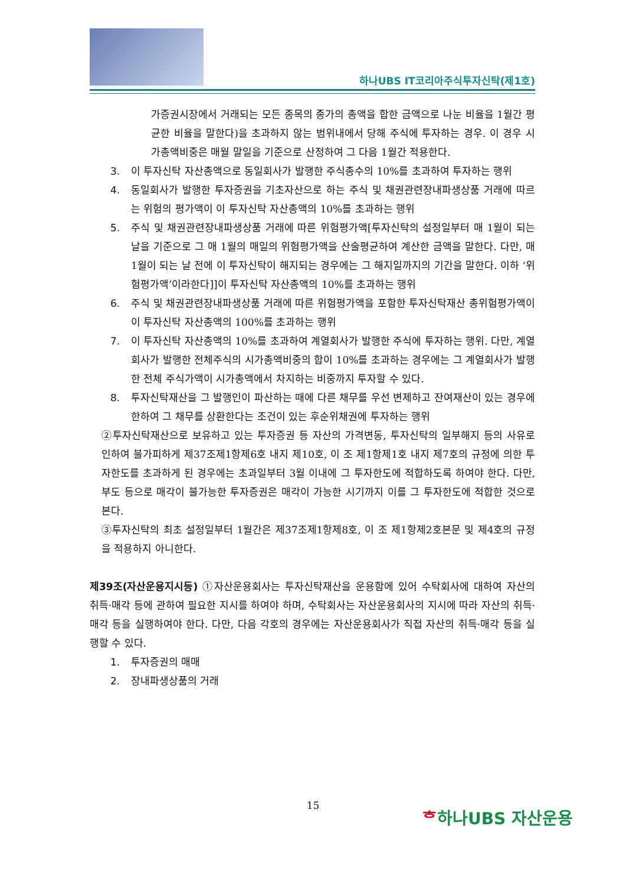하나UBS IT코리아주식투자신탁(제1호)
가증권시장에서 거래되는 모든 종목의 종가의 총액을 합한 금액으로 나눈 비율을 1월간 평균한 비율을 말한다)을 초과하지 않는 범위내에서 당해 주식에 투자하는 경우. 이 경우 시가총액비중은 매월 말일을 기준으로 산정하여 그 다음 1월간 적용한다.
3. 이 투자신탁 자산총액으로 동일회사가 발행한 주식총수의 10%를 초과하여 투자하는 행위
4. 동일회사가 발행한 투자증권을 기초자산으로 하는 주식 및 채권관련장내파생상품 거래에 따르는 위험의 평가액이 이 투자신탁 자산총액의 10%를 초과하는 행위
5. 주식 및 채권관련장내파생상품 거래에 따른 위험평가액[투자신탁의 설정일부터 매 1월이 되는 날을 기준으로 그 매 1월의 매일의 위험평가액을 산술평균하여 계산한 금액을 말한다. 다만, 매 1월이 되는 날 전에 이 투자신탁이 해지되는 경우에는 그 해지일까지의 기간을 말한다. 이하 ‘위험평가액’이라한다]]이 투자신탁 자산총액의 10%를 초과하는 행위
6. 주식 및 채권관련장내파생상품 거래에 따른 위험평가액을 포함한 투자신탁재산 총위험평가액이 이 투자신탁 자산총액의 100%를 초과하는 행위
7. 이 투자신탁 자산총액의 10%를 초과하여 계열회사가 발행한 주식에 투자하는 행위. 다만, 계열회사가 발행한 전체주식의 시가총액비중의 합이 10%를 초과하는 경우에는 그 계열회사가 발행한 전체 주식가액이 시가총액에서 차지하는 비중까지 투자할 수 있다.
8. 투자신탁재산을 그 발행인이 파산하는 때에 다른 채무를 우선 변제하고 잔여재산이 있는 경우에 한하여 그 채무를 상환한다는 조건이 있는 후순위채권에 투자하는 행위
②투자신탁재산으로 보유하고 있는 투자증권 등 자산의 가격변동, 투자신탁의 일부해지 등의 사유로 인하여 불가피하게 제37조제1항제6호 내지 제10호, 이 조 제1항제1호 내지 제7호의 규정에 의한 투자한도를 초과하게 된 경우에는 초과일부터 3월 이내에 그 투자한도에 적합하도록 하여야 한다. 다만, 부도 등으로 매각이 불가능한 투자증권은 매각이 가능한 시기까지 이를 그 투자한도에 적합한 것으로 본다.
③투자신탁의 최초 설정일부터 1월간은 제37조제1항제8호, 이 조 제1항제2호본문 및 제4호의 규정을 적용하지 아니한다.
제39조(자산운용지시등) ①자산운용회사는 투자신탁재산을 운용함에 있어 수탁회사에 대하여 자산의 취득·매각 등에 관하여 필요한 지시를 하여야 하며, 수탁회사는 자산운용회사의 지시에 따라 자산의 취득·매각 등을 실행하여야 한다. 다만, 다음 각호의 경우에는 자산운용회사가 직접 자산의 취득·매각 등을 실행할 수 있다.
1. 투자증권의 매매
2. 장내파생상품의 거래
15 ᄒ하나UBS 자산운용